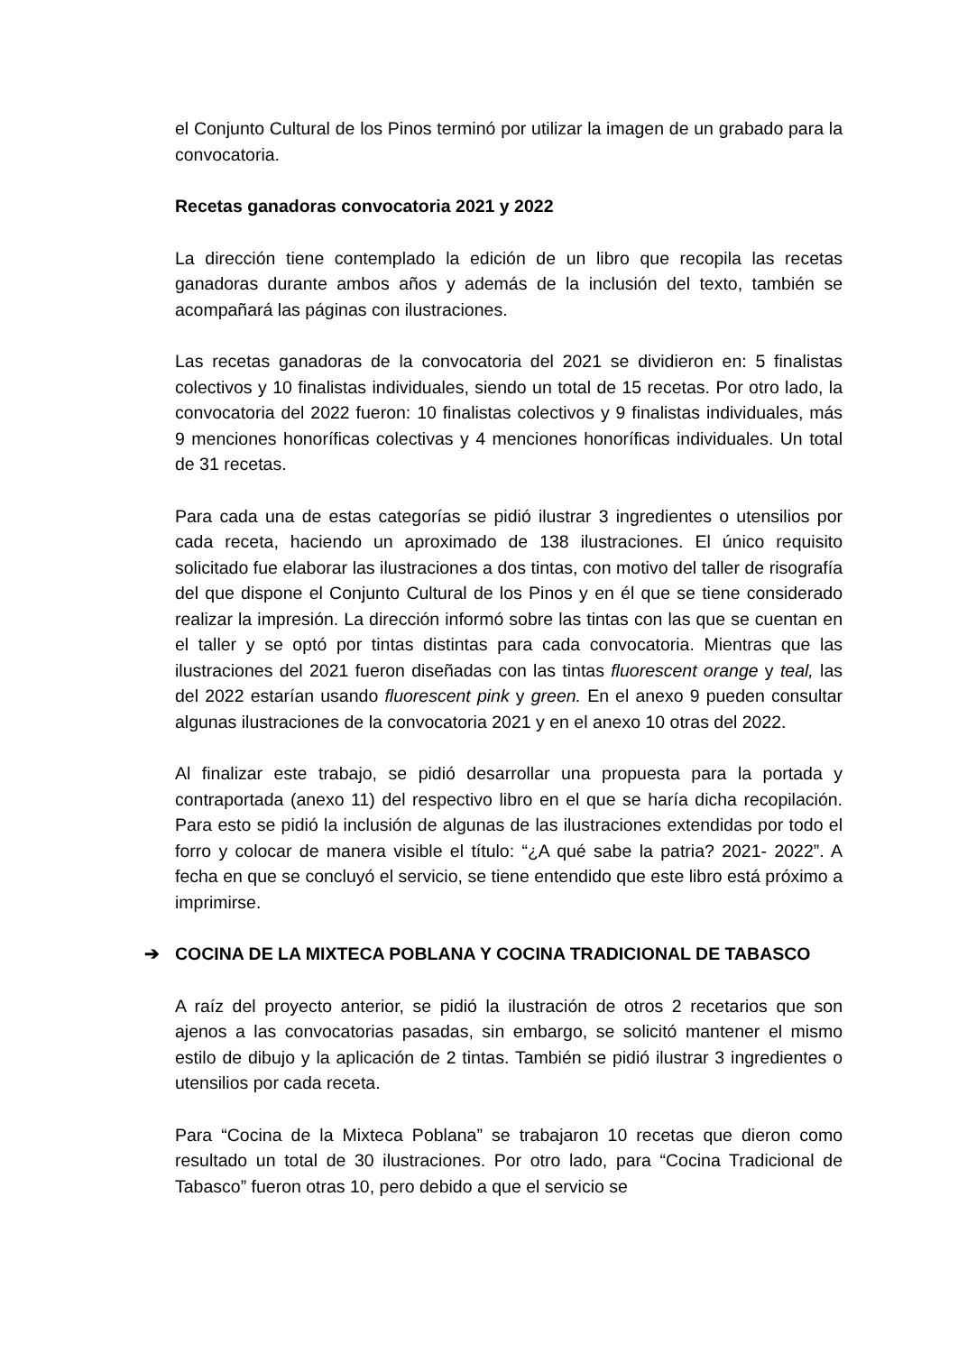el Conjunto Cultural de los Pinos terminó por utilizar la imagen de un grabado para la convocatoria.
Recetas ganadoras convocatoria 2021 y 2022
La dirección tiene contemplado la edición de un libro que recopila las recetas ganadoras durante ambos años y además de la inclusión del texto, también se acompañará las páginas con ilustraciones.
Las recetas ganadoras de la convocatoria del 2021 se dividieron en: 5 finalistas colectivos y 10 finalistas individuales, siendo un total de 15 recetas. Por otro lado, la convocatoria del 2022 fueron: 10 finalistas colectivos y 9 finalistas individuales, más 9 menciones honoríficas colectivas y 4 menciones honoríficas individuales. Un total de 31 recetas.
Para cada una de estas categorías se pidió ilustrar 3 ingredientes o utensilios por cada receta, haciendo un aproximado de 138 ilustraciones. El único requisito solicitado fue elaborar las ilustraciones a dos tintas, con motivo del taller de risografía del que dispone el Conjunto Cultural de los Pinos y en él que se tiene considerado realizar la impresión. La dirección informó sobre las tintas con las que se cuentan en el taller y se optó por tintas distintas para cada convocatoria. Mientras que las ilustraciones del 2021 fueron diseñadas con las tintas fluorescent orange y teal, las del 2022 estarían usando fluorescent pink y green. En el anexo 9 pueden consultar algunas ilustraciones de la convocatoria 2021 y en el anexo 10 otras del 2022.
Al finalizar este trabajo, se pidió desarrollar una propuesta para la portada y contraportada (anexo 11) del respectivo libro en el que se haría dicha recopilación. Para esto se pidió la inclusión de algunas de las ilustraciones extendidas por todo el forro y colocar de manera visible el título: “¿A qué sabe la patria? 2021- 2022”. A fecha en que se concluyó el servicio, se tiene entendido que este libro está próximo a imprimirse.
➔ COCINA DE LA MIXTECA POBLANA Y COCINA TRADICIONAL DE TABASCO
A raíz del proyecto anterior, se pidió la ilustración de otros 2 recetarios que son ajenos a las convocatorias pasadas, sin embargo, se solicitó mantener el mismo estilo de dibujo y la aplicación de 2 tintas. También se pidió ilustrar 3 ingredientes o utensilios por cada receta.
Para “Cocina de la Mixteca Poblana” se trabajaron 10 recetas que dieron como resultado un total de 30 ilustraciones. Por otro lado, para “Cocina Tradicional de Tabasco” fueron otras 10, pero debido a que el servicio se